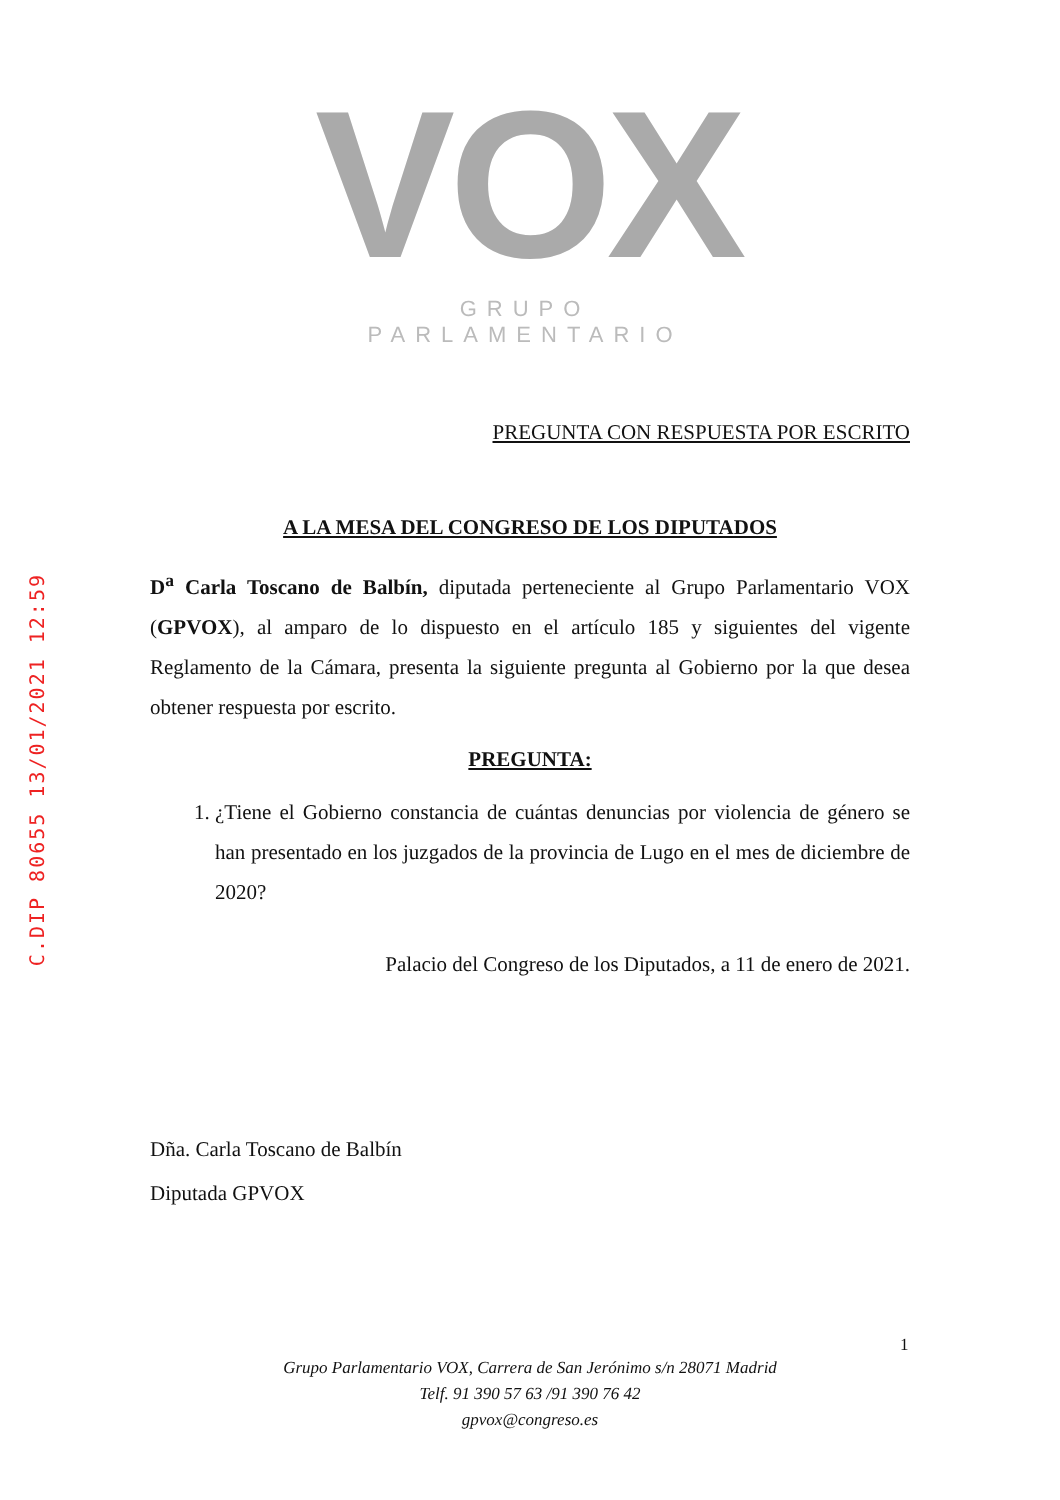C.DIP 80655 13/01/2021 12:59
VOX
GRUPO PARLAMENTARIO
PREGUNTA CON RESPUESTA POR ESCRITO
A LA MESA DEL CONGRESO DE LOS DIPUTADOS
D<sup>a</sup> Carla Toscano de Balbín, diputada perteneciente al Grupo Parlamentario VOX (GPVOX), al amparo de lo dispuesto en el artículo 185 y siguientes del vigente Reglamento de la Cámara, presenta la siguiente pregunta al Gobierno por la que desea obtener respuesta por escrito.
PREGUNTA:
1. ¿Tiene el Gobierno constancia de cuántas denuncias por violencia de género se han presentado en los juzgados de la provincia de Lugo en el mes de diciembre de 2020?
Palacio del Congreso de los Diputados, a 11 de enero de 2021.
Dña. Carla Toscano de Balbín
Diputada GPVOX
1
Grupo Parlamentario VOX, Carrera de San Jerónimo s/n 28071 Madrid
Telf. 91 390 57 63 /91 390 76 42
gpvox@congreso.es